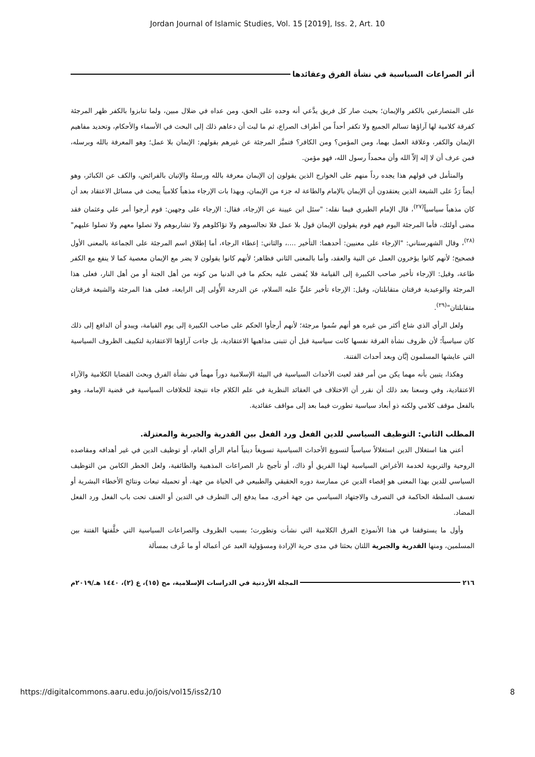Jordan Journal of Islamic Studies, Vol. 15 [2019], Iss. 2, Art. 10
أثر الصراعات السياسية في نشأة الفرق وعقائدها
على المتصارعين بالكفر والإيمان؛ بحيث صار كل فريق يدَّعي أنه وحده على الحق، ومن عداه في ضلال مبين، ولما تنابزوا بالكفر ظهر المرجئة كفرقة كلامية لها آراؤها تسالم الجميع ولا تكفر أحداً من أطراف الصراع، ثم ما لبث أن دعاهم ذلك إلى البحث في الأسماء والأحكام، وتحديد مفاهيم الإيمان والكفر، وعلاقة العمل بهما، ومن المؤمن؟ ومن الكافر؟ فتميَّز المرجئة عن غيرهم بقولهم: الإيمان بلا عمل؛ وهو المعرفة بالله وبرسله، فمن عرف أن لا إله إلاّ الله وأن محمداً رسول الله، فهو مؤمن.
والمتأمل في قولهم هذا يجده رداً منهم على الخوارج الذين يقولون إن الإيمان معرفة بالله ورسلهُ والإتيان بالفرائض، والكف عن الكبائر، وهو أيضاً رَدٌ على الشيعة الذين يعتقدون أن الإيمان بالإمام والطاعة له جزء من الإيمان، وبهذا بات الإرجاء مذهباً كلامياً يبحث في مسائل الاعتقاد بعد أن كان مذهباً سياسياً<sup>(٢٧)</sup>، قال الإمام الطبري فيما نقله: "سئل ابن عيينة عن الإرجاء، فقال: الإرجاء على وجهين: قوم أرجوا أمر علي وعثمان فقد مضى أولئك، فأما المرجئة اليوم فهم قوم يقولون الإيمان قول بلا عمل فلا تجالسوهم ولا تؤاكلوهم ولا تشاربوهم ولا تصلوا معهم ولا تصلوا عليهم"<sup>(٢٨)</sup>، وقال الشهرستاني: "الإرجاء على معنيين: أحدهما: التأخير ....، والثاني: إعطاء الرجاء، أما إطلاق اسم المرجئة على الجماعة بالمعنى الأول فصحيح؛ لأنهم كانوا يؤخرون العمل عن النية والعقد، وأما بالمعنى الثاني فظاهر؛ لأنهم كانوا يقولون لا يضر مع الإيمان معصية كما لا ينفع مع الكفر طاعة، وقيل: الإرجاء تأخير صاحب الكبيرة إلى القيامة فلا يُقضى عليه بحكم ما في الدنيا من كونه من أهل الجنة أو من أهل النار، فعلى هذا المرجئة والوعيدية فرقتان متقابلتان، وقيل: الإرجاء تأخير عليٍّ عليه السلام، عن الدرجة الأُولى إلى الرابعة، فعلى هذا المرجئة والشيعة فرقتان متقابلتان"<sup>(٢٩)</sup>.
ولعل الرأي الذي شاع أكثر من غيره هو أنهم سُموا مرجئة؛ لأنهم أرجأوا الحكم على صاحب الكبيرة إلى يوم القيامة، ويبدو أن الدافع إلى ذلك كان سياسياً؛ لأن ظروف نشأة الفرقة نفسها كانت سياسية قبل أن تتبنى مذاهبها الاعتقادية، بل جاءت آراؤها الاعتقادية لتكييف الظروف السياسية التي عايشها المسلمون إبَّان وبعد أحداث الفتنة.
وهكذا، يتبين بأنه مهما يكن من أمر فقد لعبت الأحداث السياسية في البيئة الإسلامية دوراً مهماً في نشأة الفرق وبحث القضايا الكلامية والآراء الاعتقادية، وفي وسعنا بعد ذلك أن نقرر أن الاختلاف في العقائد النظرية في علم الكلام جاء نتيجة للخلافات السياسية في قضية الإمامة، وهو بالفعل موقف كلامي ولكنه ذو أبعاد سياسية تطورت فيما بعد إلى مواقف عقائدية.
المطلب الثاني: التوظيف السياسي للدين الفعل ورد الفعل بين القدرية والجبرية والمعتزلة.
أعني هنا استغلال الدين استغلالاً سياسياً لتسويغ الأحداث السياسية تسويغاً دينياً أمام الرأي العام، أو توظيف الدين في غير أهدافه ومقاصده الروحية والتربوية لخدمة الأغراض السياسية لهذا الفريق أو ذاك، أو تأجيج نار الصراعات المذهبية والطائفية، ولعل الخطر الكامن من التوظيف السياسي للدين بهذا المعنى هو إقصاء الدين عن ممارسة دوره الحقيقي والطبيعي في الحياة من جهة، أو تحميله تبعات ونتائج الأخطاء البشرية أو تعسف السلطة الحاكمة في التصرف والاجتهاد السياسي من جهة أخرى، مما يدفع إلى التطرف في التدين أو العنف تحت باب الفعل ورد الفعل المضاد.
وأول ما يستوقفنا في هذا الأنموذج الفرق الكلامية التي نشأت وتطورت؛ بسبب الظروف والصراعات السياسية التي خلَّفتها الفتنة بين المسلمين، ومنها القدرية والجبرية اللتان بحثتا في مدى حرية الإرادة ومسؤولية العبد عن أعماله أو ما عُرف بمسألة
٢١٦
المجلة الأردنية في الدراسات الإسلامية، مج (١٥)، ع (٢)، ١٤٤٠ هـ/٢٠١٩م
https://digitalcommons.aaru.edu.jo/jois/vol15/iss2/10 8